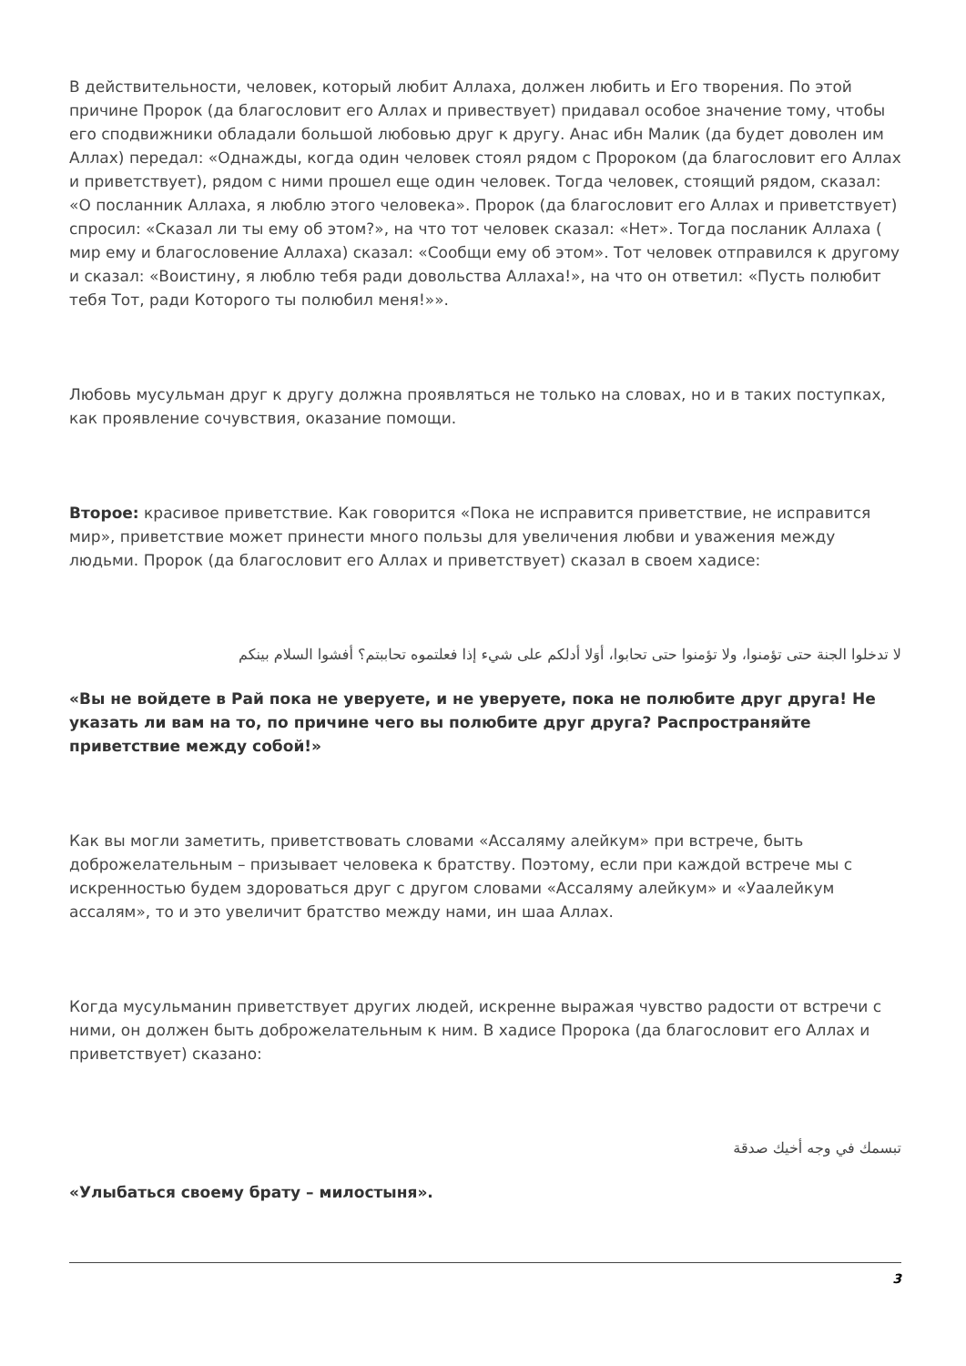В действительности, человек, который любит Аллаха, должен любить и Его творения. По этой причине Пророк (да благословит его Аллах и привествует) придавал особое значение тому, чтобы его сподвижники обладали большой любовью друг к другу. Анас ибн Малик (да будет доволен им Аллах) передал: «Однажды, когда один человек стоял рядом с Пророком (да благословит его Аллах и приветствует), рядом с ними прошел еще один человек. Тогда человек, стоящий рядом, сказал: «О посланник Аллаха, я люблю этого человека». Пророк (да благословит его Аллах и приветствует) спросил: «Сказал ли ты ему об этом?», на что тот человек сказал: «Нет». Тогда посланик Аллаха ( мир ему и благословение Аллаха) сказал: «Сообщи ему об этом». Тот человек отправился к другому и сказал: «Воистину, я люблю тебя ради довольства Аллаха!», на что он ответил: «Пусть полюбит тебя Тот, ради Которого ты полюбил меня!»».
Любовь мусульман друг к другу должна проявляться не только на словах, но и в таких поступках, как проявление сочувствия, оказание помощи.
Второе: красивое приветствие. Как говорится «Пока не исправится приветствие, не исправится мир», приветствие может принести много пользы для увеличения любви и уважения между людьми. Пророк (да благословит его Аллах и приветствует) сказал в своем хадисе:
لا تدخلوا الجنة حتى تؤمنوا، ولا تؤمنوا حتى تحابوا، أوَلا أدلكم على شيء إذا فعلتموه تحاببتم؟ أفشوا السلام بينكم
«Вы не войдете в Рай пока не уверуете, и не уверуете, пока не полюбите друг друга! Не указать ли вам на то, по причине чего вы полюбите друг друга? Распространяйте приветствие между собой!»
Как вы могли заметить, приветствовать словами «Ассаляму алейкум» при встрече, быть доброжелательным – призывает человека к братству. Поэтому, если при каждой встрече мы с искренностью будем здороваться друг с другом словами «Ассаляму алейкум» и «Уаалейкум ассалям», то и это увеличит братство между нами, ин шаа Аллах.
Когда мусульманин приветствует других людей, искренне выражая чувство радости от встречи с ними, он должен быть доброжелательным к ним. В хадисе Пророка (да благословит его Аллах и приветствует) сказано:
تبسمك في وجه أخيك صدقة
«Улыбаться своему брату – милостыня».
3